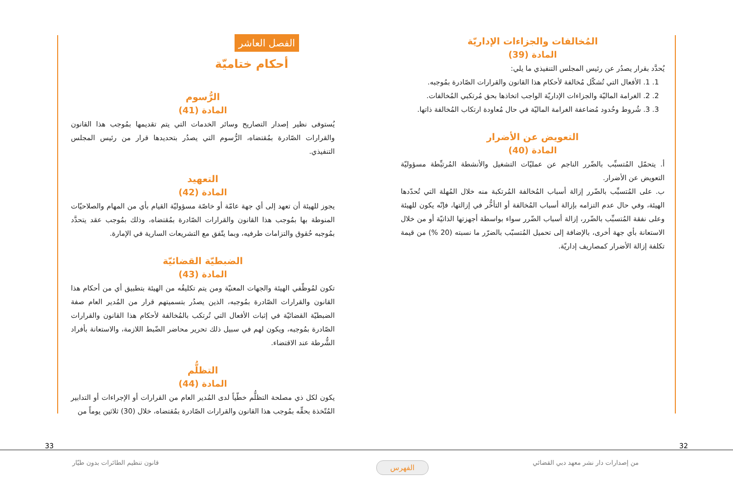المُخالفات والجزاءات الإداريّة
المادة (39)
يُحدَّد بقرار يصدُر عن رئيس المجلس التنفيذي ما يلي:
1. 1. الأفعال التي تُشكّل مُخالفة لأحكام هذا القانون والقرارات الصّادرة بمُوجبه.
2. 2. الغرامة الماليّة والجزاءات الإداريّة الواجب اتخاذها بحق مُرتكبي المُخالفات.
3. 3. شُروط وحُدود مُضاعفة الغرامة الماليّة في حال مُعاودة ارتكاب المُخالفة ذاتها.
التعويض عن الأضرار
المادة (40)
أ. يتحمّل المُتسبِّب بالضّرر الناجم عن عمليّات التشغيل والأنشطة المُرتبِّطة مسؤوليّة التعويض عن الأضرار.
ب. على المُتسبِّب بالضّرر إزالة أسباب المُخالفة المُرتكبة منه خلال المُهلة التي تُحدّدها الهيئة، وفي حال عدم التزامه بإزالة أسباب المُخالفة أو التأخُّر في إزالتها، فإنّه يكون للهيئة وعلى نفقة المُتسبِّب بالضّرر، إزالة أسباب الضّرر سواء بواسطة أجهزتها الذاتيّة أو من خلال الاستعانة بأي جهة أخرى، بالإضافة إلى تحميل المُتسبّب بالضرّر ما نسبته (20 %) من قيمة تكلفة إزالة الأضرار كمصاريف إداريّة.
الفصل العاشر
أحكام ختاميّة
الرُّسوم
المادة (41)
يُستوفى نظير إصدار التصاريح وسائر الخدمات التي يتم تقديمها بمُوجب هذا القانون والقرارات الصّادرة بمُقتضاه، الرُّسوم التي يصدُر بتحديدها قرار من رئيس المجلس التنفيذي.
التعهيد
المادة (42)
يجوز للهيئة أن تعهد إلى أي جهة عامّة أو خاصّة مسؤوليّة القيام بأي من المهام والصلاحيّات المنوطة بها بمُوجب هذا القانون والقرارات الصّادرة بمُقتضاه، وذلك بمُوجب عقد يتحدَّد بمُوجبه حُقوق والتزامات طرفيه، وبما يتّفق مع التشريعات السارية في الإمارة.
الضبطيّة القضائيّة
المادة (43)
تكون لمُوظّفي الهيئة والجهات المعنيّة ومن يتم تكليفُه من الهيئة بتطبيق أي من أحكام هذا القانون والقرارات الصّادرة بمُوجبه، الذين يصدُر بتسميتهم قرار من المُدير العام صفة الضبطيّة القضائيّة في إثبات الأفعال التي تُرتكب بالمُخالفة لأحكام هذا القانون والقرارات الصّادرة بمُوجبه، ويكون لهم في سبيل ذلك تحرير محاضر الضّبط اللازمة، والاستعانة بأفراد الشُّرطة عند الاقتضاء.
التظلُّم
المادة (44)
يكون لكل ذي مصلحة التظلُّم خطّياً لدى المُدير العام من القرارات أو الإجراءات أو التدابير المُتّخذة بحقِّه بمُوجب هذا القانون والقرارات الصّادرة بمُقتضاه، خلال (30) ثلاثين يوماً من
33 32
قانون تنظيم الطائرات بدون طيّار
الفهرس
من إصدارات دار نشر معهد دبي القضائي